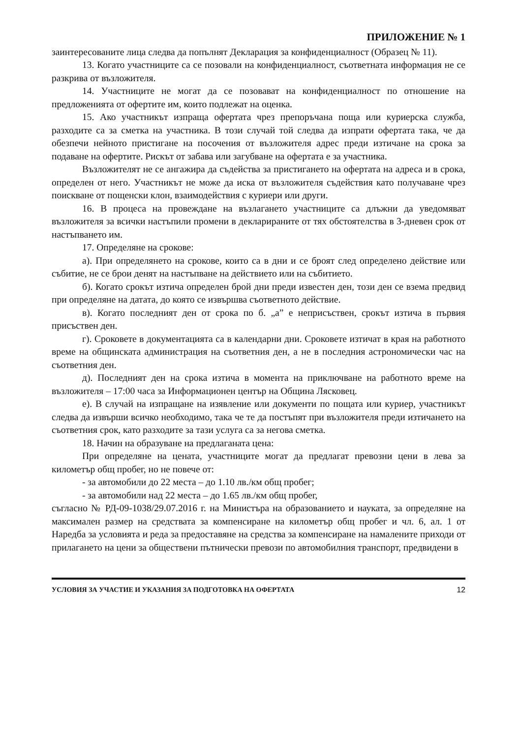ПРИЛОЖЕНИЕ № 1
заинтересованите лица следва да попълнят Декларация за конфиденциалност (Образец № 11).
13. Когато участниците са се позовали на конфиденциалност, съответната информация не се разкрива от възложителя.
14. Участниците не могат да се позовават на конфиденциалност по отношение на предложенията от офертите им, които подлежат на оценка.
15. Ако участникът изпраща офертата чрез препоръчана поща или куриерска служба, разходите са за сметка на участника. В този случай той следва да изпрати офертата така, че да обезпечи нейното пристигане на посочения от възложителя адрес преди изтичане на срока за подаване на офертите. Рискът от забава или загубване на офертата е за участника.
Възложителят не се ангажира да съдейства за пристигането на офертата на адреса и в срока, определен от него. Участникът не може да иска от възложителя съдействия като получаване чрез поискване от пощенски клон, взаимодействия с куриери или други.
16. В процеса на провеждане на възлагането участниците са длъжни да уведомяват възложителя за всички настъпили промени в декларираните от тях обстоятелства в 3-дневен срок от настъпването им.
17. Определяне на срокове:
а). При определянето на срокове, които са в дни и се броят след определено действие или събитие, не се брои денят на настъпване на действието или на събитието.
б). Когато срокът изтича определен брой дни преди известен ден, този ден се взема предвид при определяне на датата, до която се извършва съответното действие.
в). Когато последният ден от срока по б. „а” е неприсъствен, срокът изтича в първия присъствен ден.
г). Сроковете в документацията са в календарни дни. Сроковете изтичат в края на работното време на общинската администрация на съответния ден, а не в последния астрономически час на съответния ден.
д). Последният ден на срока изтича в момента на приключване на работното време на възложителя – 17:00 часа за Информационен център на Община Лясковец.
е). В случай на изпращане на изявление или документи по пощата или куриер, участникът следва да извърши всичко необходимо, така че те да постъпят при възложителя преди изтичането на съответния срок, като разходите за тази услуга са за негова сметка.
18. Начин на образуване на предлаганата цена:
При определяне на цената, участниците могат да предлагат превозни цени в лева за километър общ пробег, но не повече от:
- за автомобили до 22 места – до 1.10 лв./км общ пробег;
- за автомобили над 22 места – до 1.65 лв./км общ пробег,
съгласно № РД-09-1038/29.07.2016 г. на Министъра на образованието и науката, за определяне на максимален размер на средствата за компенсиране на километър общ пробег и чл. 6, ал. 1 от Наредба за условията и реда за предоставяне на средства за компенсиране на намалените приходи от прилагането на цени за обществени пътнически превози по автомобилния транспорт, предвидени в
УСЛОВИЯ ЗА УЧАСТИЕ И УКАЗАНИЯ ЗА ПОДГОТОВКА НА ОФЕРТАТА 12